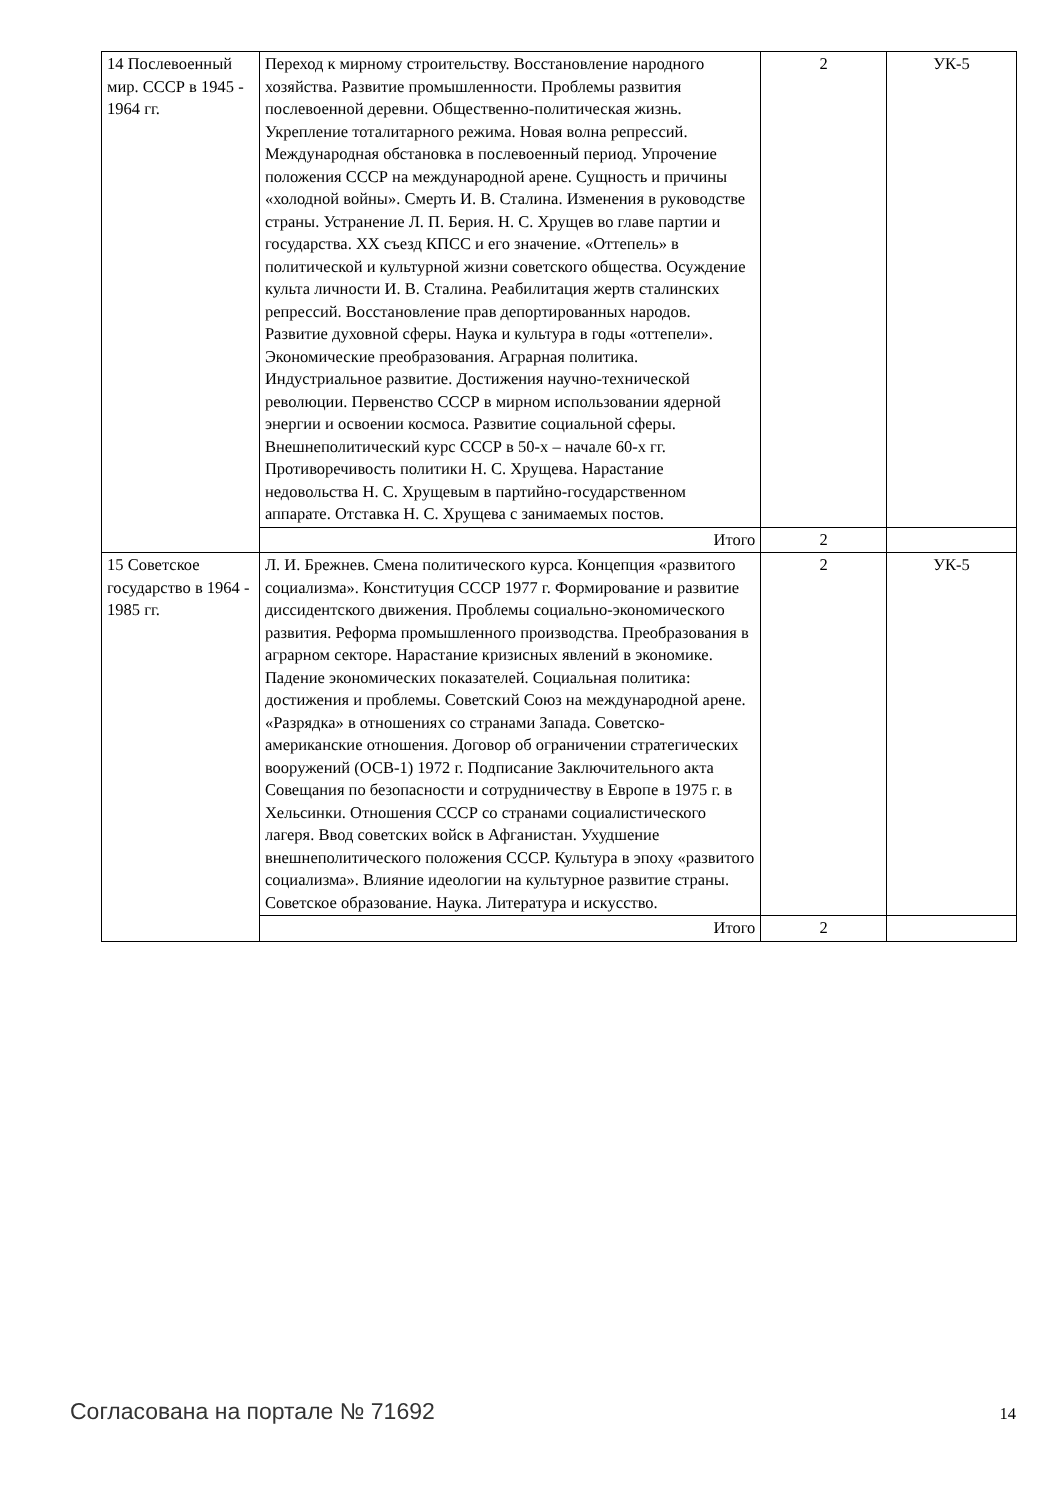| 14 Послевоенный мир. СССР в 1945 - 1964 гг. | Переход к мирному строительству. Восстановление народного хозяйства. Развитие промышленности. Проблемы развития послевоенной деревни. Общественно-политическая жизнь. Укрепление тоталитарного режима. Новая волна репрессий. Международная обстановка в послевоенный период. Упрочение положения СССР на международной арене. Сущность и причины «холодной войны». Смерть И. В. Сталина. Изменения в руководстве страны. Устранение Л. П. Берия. Н. С. Хрущев во главе партии и государства. XX съезд КПСС и его значение. «Оттепель» в политической и культурной жизни советского общества. Осуждение культа личности И. В. Сталина. Реабилитация жертв сталинских репрессий. Восстановление прав депортированных народов. Развитие духовной сферы. Наука и культура в годы «оттепели». Экономические преобразования. Аграрная политика. Индустриальное развитие. Достижения научно-технической революции. Первенство СССР в мирном использовании ядерной энергии и освоении космоса. Развитие социальной сферы. Внешнеполитический курс СССР в 50-х – начале 60-х гг. Противоречивость политики Н. С. Хрущева. Нарастание недовольства Н. С. Хрущевым в партийно-государственном аппарате. Отставка Н. С. Хрущева с занимаемых постов. | 2 | УК-5 |
| | Итого | 2 | |
| 15 Советское государство в 1964 - 1985 гг. | Л. И. Брежнев. Смена политического курса. Концепция «развитого социализма». Конституция СССР 1977 г. Формирование и развитие диссидентского движения. Проблемы социально-экономического развития. Реформа промышленного производства. Преобразования в аграрном секторе. Нарастание кризисных явлений в экономике. Падение экономических показателей. Социальная политика: достижения и проблемы. Советский Союз на международной арене. «Разрядка» в отношениях со странами Запада. Советско-американские отношения. Договор об ограничении стратегических вооружений (ОСВ-1) 1972 г. Подписание Заключительного акта Совещания по безопасности и сотрудничеству в Европе в 1975 г. в Хельсинки. Отношения СССР со странами социалистического лагеря. Ввод советских войск в Афганистан. Ухудшение внешнеполитического положения СССР. Культура в эпоху «развитого социализма». Влияние идеологии на культурное развитие страны. Советское образование. Наука. Литература и искусство. | 2 | УК-5 |
| | Итого | 2 | |
Согласована на портале № 71692 14